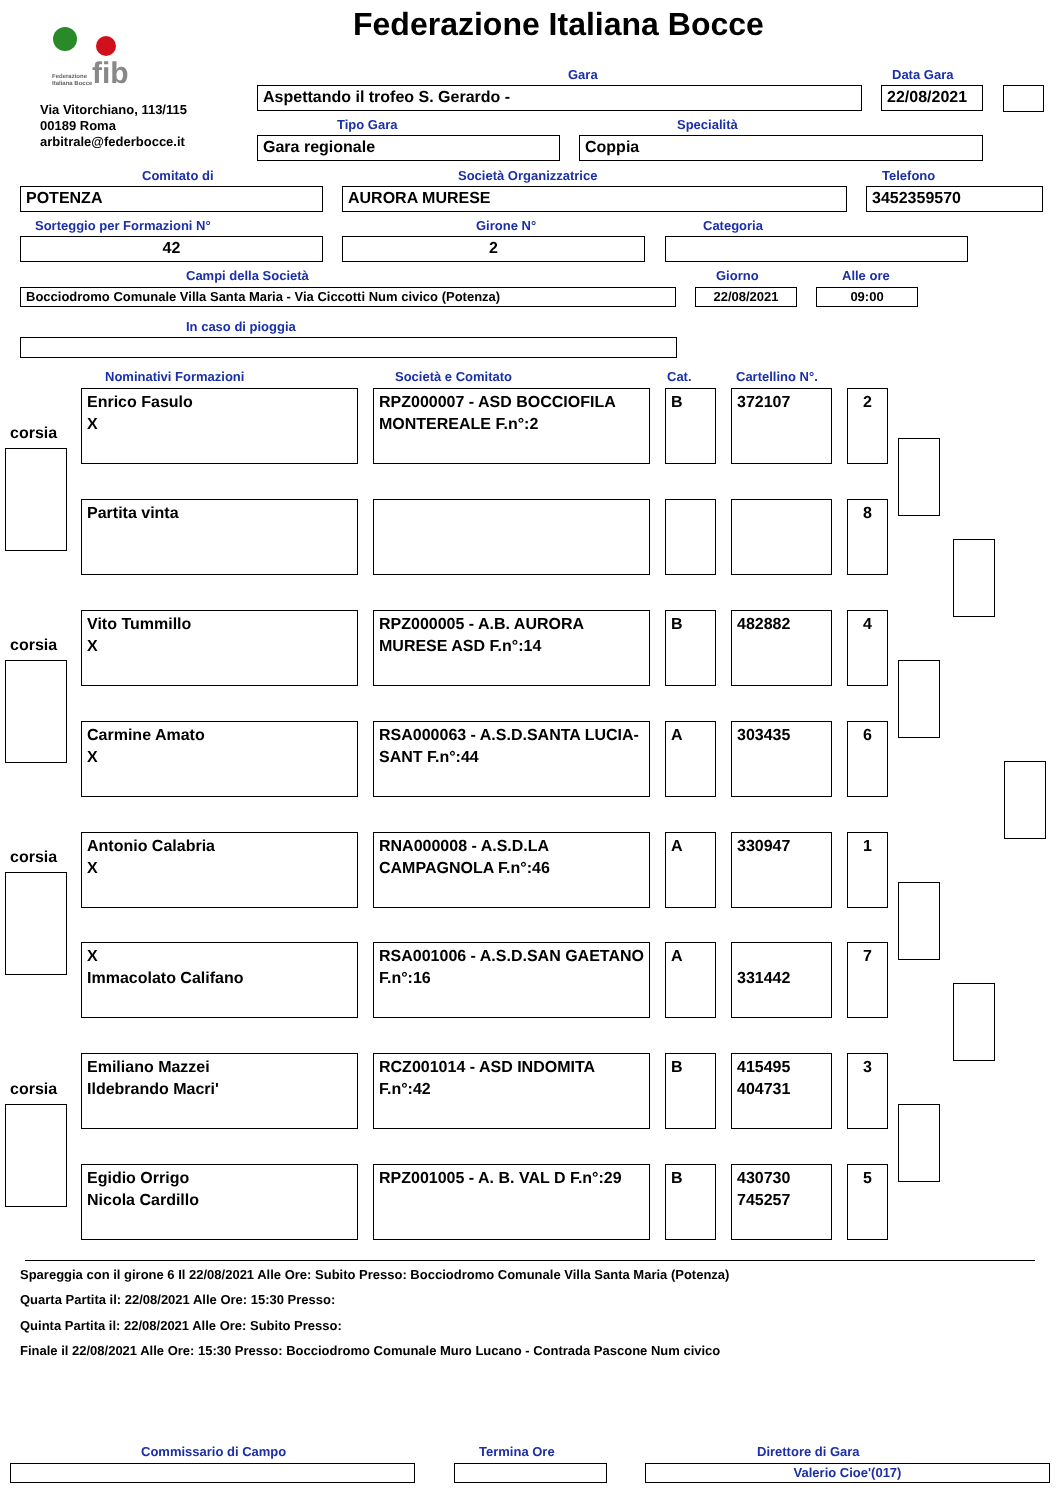fib
Federazione
Italiana Bocce
Federazione Italiana Bocce
Via Vitorchiano, 113/115
00189 Roma
arbitrale@federbocce.it
Gara Data Gara
Aspettando il trofeo S. Gerardo - 22/08/2021
Tipo Gara Specialità
Gara regionale Coppia
Comitato di Società Organizzatrice Telefono
POTENZA AURORA MURESE 3452359570
Sorteggio per Formazioni N° Girone N° Categoria
42 2
Campi della Società Giorno Alle ore
Bocciodromo Comunale Villa Santa Maria - Via Ciccotti Num civico (Potenza) 22/08/2021 09:00
In caso di pioggia
Nominativi Formazioni Società e Comitato Cat. Cartellino N°.
corsia
Enrico Fasulo
X
RPZ000007 - ASD BOCCIOFILA MONTEREALE F.n°:2
B 372107 2
Partita vinta 8
corsia
Vito Tummillo
X
RPZ000005 - A.B. AURORA MURESE ASD F.n°:14
B 482882 4
Carmine Amato
X
RSA000063 - A.S.D.SANTA LUCIA-SANT F.n°:44
A 303435 6
corsia
Antonio Calabria
X
RNA000008 - A.S.D.LA CAMPAGNOLA F.n°:46
A 330947 1
X
Immacolato Califano
RSA001006 - A.S.D.SAN GAETANO F.n°:16
A
331442
7
corsia
Emiliano Mazzei
Ildebrando Macri'
RCZ001014 - ASD INDOMITA F.n°:42
B
415495
404731
3
Egidio Orrigo
Nicola Cardillo
RPZ001005 - A. B. VAL D F.n°:29
B
430730
745257
5
Spareggia con il girone 6 Il 22/08/2021 Alle Ore: Subito Presso: Bocciodromo Comunale Villa Santa Maria (Potenza)
Quarta Partita il: 22/08/2021 Alle Ore: 15:30 Presso:
Quinta Partita il: 22/08/2021 Alle Ore: Subito Presso:
Finale il 22/08/2021 Alle Ore: 15:30 Presso: Bocciodromo Comunale Muro Lucano - Contrada Pascone Num civico
Commissario di Campo Termina Ore Direttore di Gara
Valerio Cioe'(017)